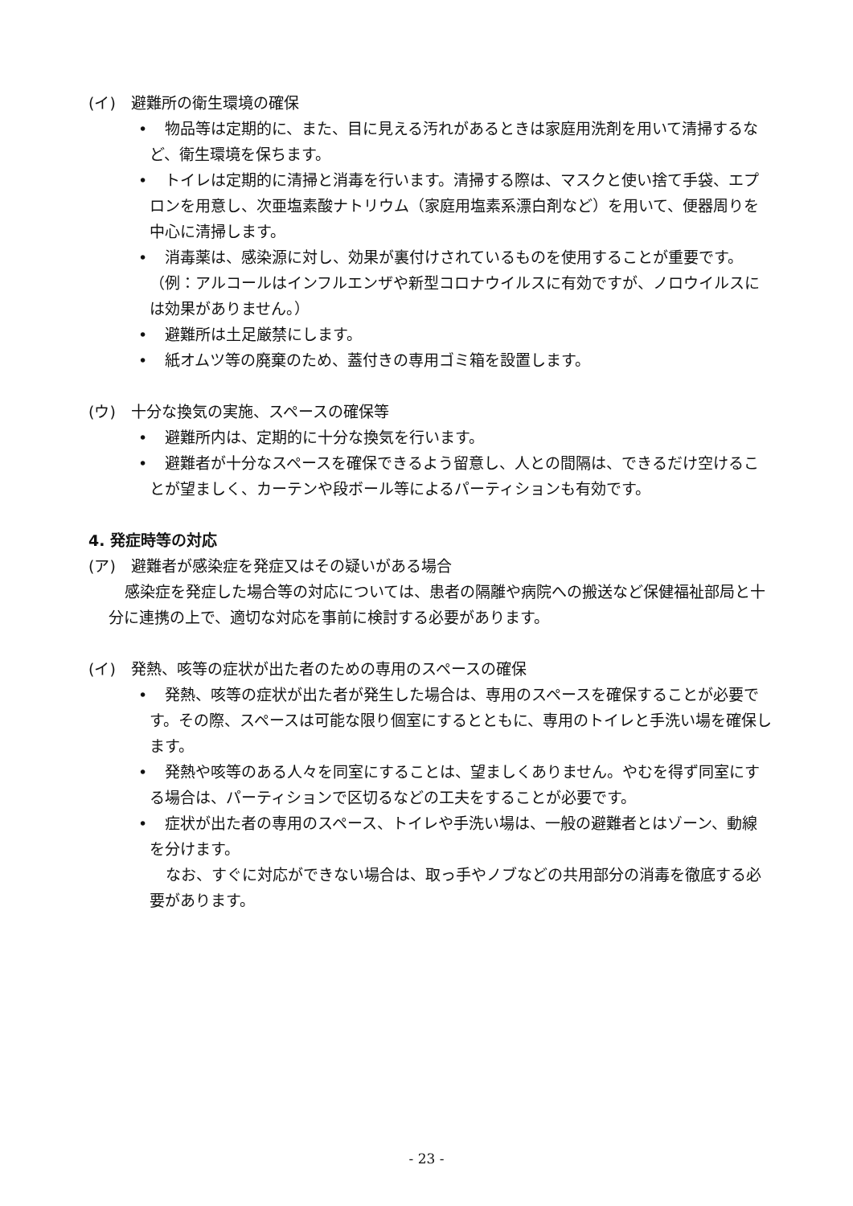(イ)　避難所の衛生環境の確保
•　物品等は定期的に、また、目に見える汚れがあるときは家庭用洗剤を用いて清掃するなど、衛生環境を保ちます。
•　トイレは定期的に清掃と消毒を行います。清掃する際は、マスクと使い捨て手袋、エプロンを用意し、次亜塩素酸ナトリウム（家庭用塩素系漂白剤など）を用いて、便器周りを中心に清掃します。
•　消毒薬は、感染源に対し、効果が裏付けされているものを使用することが重要です。（例：アルコールはインフルエンザや新型コロナウイルスに有効ですが、ノロウイルスには効果がありません。）
•　避難所は土足厳禁にします。
•　紙オムツ等の廃棄のため、蓋付きの専用ゴミ箱を設置します。
(ウ)　十分な換気の実施、スペースの確保等
•　避難所内は、定期的に十分な換気を行います。
•　避難者が十分なスペースを確保できるよう留意し、人との間隔は、できるだけ空けることが望ましく、カーテンや段ボール等によるパーティションも有効です。
4. 発症時等の対応
(ア)　避難者が感染症を発症又はその疑いがある場合
感染症を発症した場合等の対応については、患者の隔離や病院への搬送など保健福祉部局と十分に連携の上で、適切な対応を事前に検討する必要があります。
(イ)　発熱、咳等の症状が出た者のための専用のスペースの確保
•　発熱、咳等の症状が出た者が発生した場合は、専用のスペースを確保することが必要です。その際、スペースは可能な限り個室にするとともに、専用のトイレと手洗い場を確保します。
•　発熱や咳等のある人々を同室にすることは、望ましくありません。やむを得ず同室にする場合は、パーティションで区切るなどの工夫をすることが必要です。
•　症状が出た者の専用のスペース、トイレや手洗い場は、一般の避難者とはゾーン、動線を分けます。
なお、すぐに対応ができない場合は、取っ手やノブなどの共用部分の消毒を徹底する必要があります。
- 23 -